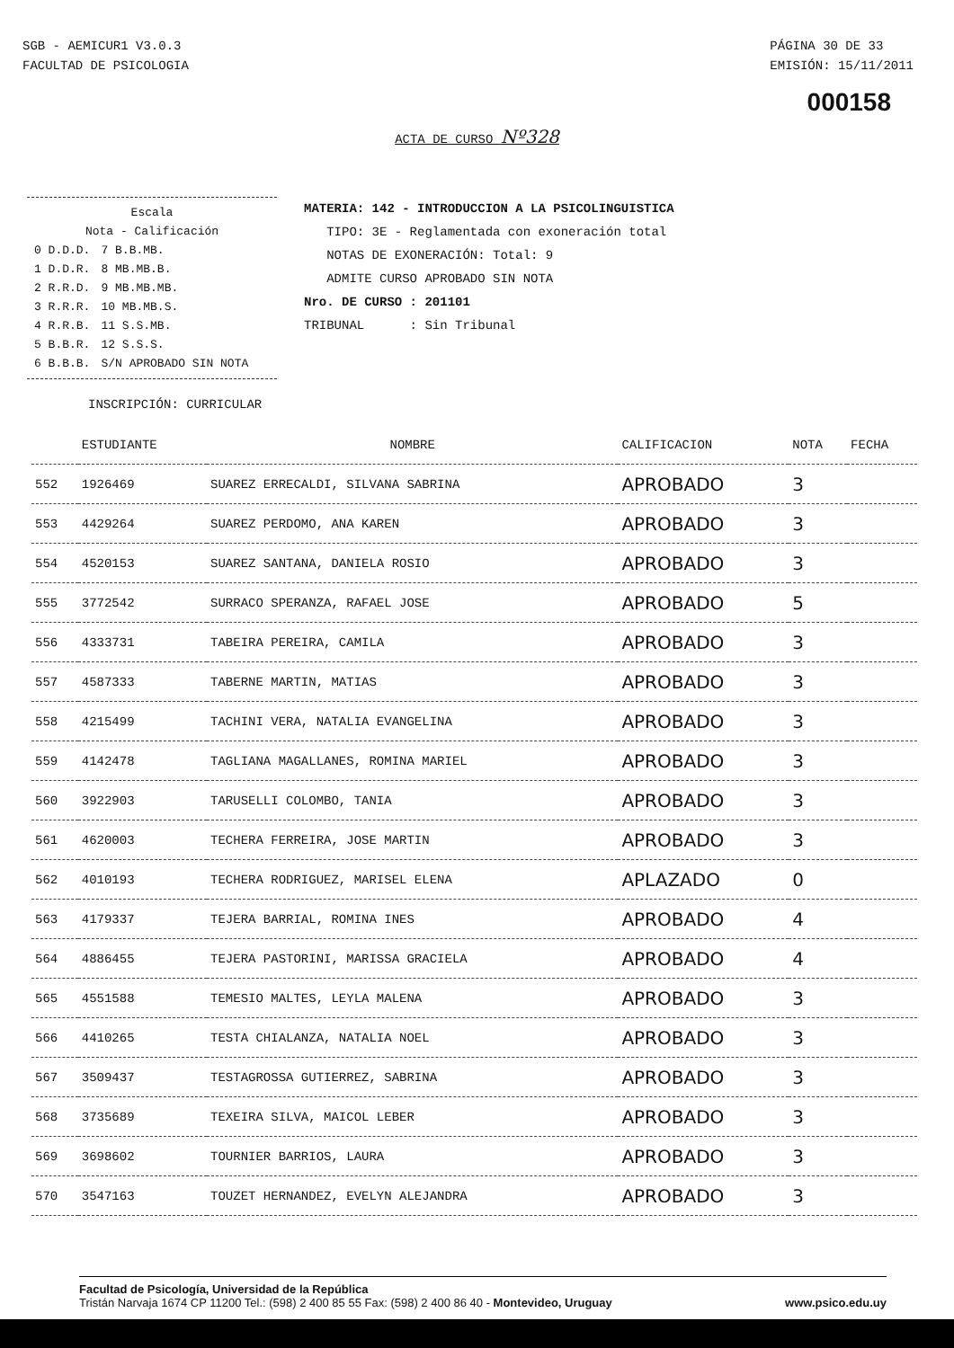SGB - AEMICUR1 V3.0.3
FACULTAD DE PSICOLOGIA
PÁGINA 30 DE 33
EMISIÓN: 15/11/2011
000158
ACTA DE CURSO Nº328
Escala
Nota - Calificación
| 0 D.D.D. | 7 B.B.MB. |
| 1 D.D.R. | 8 MB.MB.B. |
| 2 R.R.D. | 9 MB.MB.MB. |
| 3 R.R.R. | 10 MB.MB.S. |
| 4 R.R.B. | 11 S.S.MB. |
| 5 B.B.R. | 12 S.S.S. |
| 6 B.B.B. | S/N APROBADO SIN NOTA |
MATERIA: 142 - INTRODUCCION A LA PSICOLINGUISTICA
TIPO: 3E - Reglamentada con exoneración total
NOTAS DE EXONERACIÓN: Total: 9
ADMITE CURSO APROBADO SIN NOTA
Nro. DE CURSO : 201101
TRIBUNAL : Sin Tribunal
INSCRIPCIÓN: CURRICULAR
| | ESTUDIANTE | NOMBRE | CALIFICACION | NOTA | FECHA |
| --- | --- | --- | --- | --- | --- |
| 552 | 1926469 | SUAREZ ERRECALDI, SILVANA SABRINA | APROBADO | 3 | |
| 553 | 4429264 | SUAREZ PERDOMO, ANA KAREN | APROBADO | 3 | |
| 554 | 4520153 | SUAREZ SANTANA, DANIELA ROSIO | APROBADO | 3 | |
| 555 | 3772542 | SURRACO SPERANZA, RAFAEL JOSE | APROBADO | 5 | |
| 556 | 4333731 | TABEIRA PEREIRA, CAMILA | APROBADO | 3 | |
| 557 | 4587333 | TABERNE MARTIN, MATIAS | APROBADO | 3 | |
| 558 | 4215499 | TACHINI VERA, NATALIA EVANGELINA | APROBADO | 3 | |
| 559 | 4142478 | TAGLIANA MAGALLANES, ROMINA MARIEL | APROBADO | 3 | |
| 560 | 3922903 | TARUSELLI COLOMBO, TANIA | APROBADO | 3 | |
| 561 | 4620003 | TECHERA FERREIRA, JOSE MARTIN | APROBADO | 3 | |
| 562 | 4010193 | TECHERA RODRIGUEZ, MARISEL ELENA | APLAZADO | 0 | |
| 563 | 4179337 | TEJERA BARRIAL, ROMINA INES | APROBADO | 4 | |
| 564 | 4886455 | TEJERA PASTORINI, MARISSA GRACIELA | APROBADO | 4 | |
| 565 | 4551588 | TEMESIO MALTES, LEYLA MALENA | APROBADO | 3 | |
| 566 | 4410265 | TESTA CHIALANZA, NATALIA NOEL | APROBADO | 3 | |
| 567 | 3509437 | TESTAGROSSA GUTIERREZ, SABRINA | APROBADO | 3 | |
| 568 | 3735689 | TEXEIRA SILVA, MAICOL LEBER | APROBADO | 3 | |
| 569 | 3698602 | TOURNIER BARRIOS, LAURA | APROBADO | 3 | |
| 570 | 3547163 | TOUZET HERNANDEZ, EVELYN ALEJANDRA | APROBADO | 3 | |
Facultad de Psicología, Universidad de la República
Tristán Narvaja 1674 CP 11200 Tel.: (598) 2 400 85 55 Fax: (598) 2 400 86 40 - Montevideo, Uruguay www.psico.edu.uy